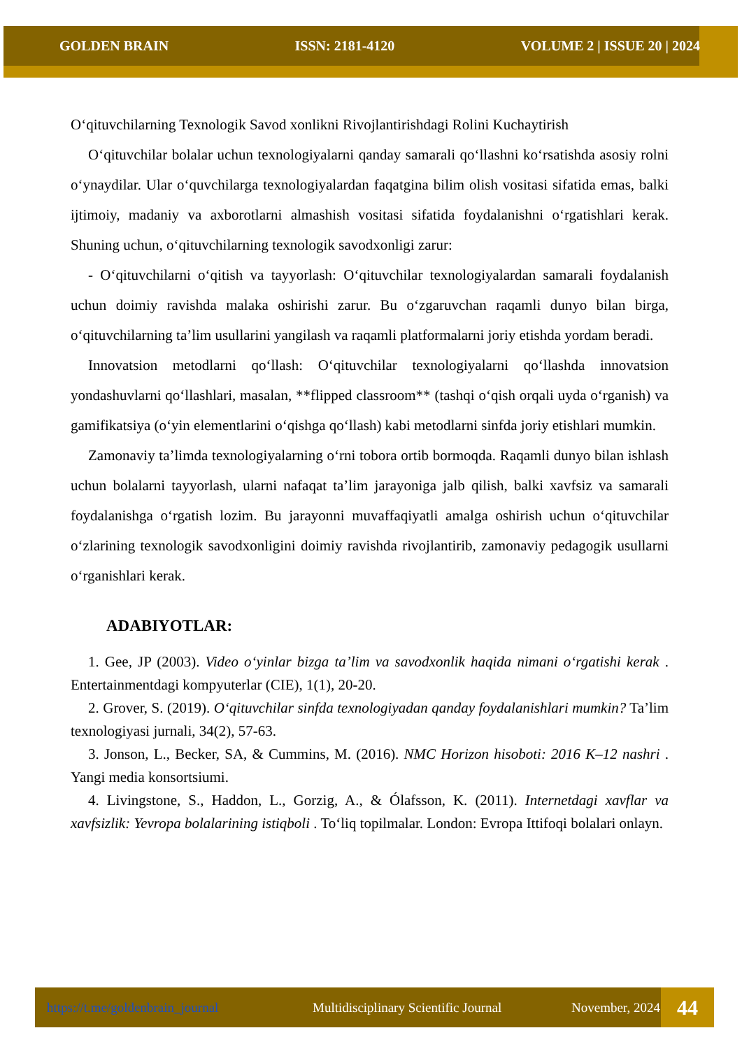GOLDEN BRAIN ISSN: 2181-4120 VOLUME 2 | ISSUE 20 | 2024
O‘qituvchilarning Texnologik Savod xonlikni Rivojlantirishdagi Rolini Kuchaytirish
O‘qituvchilar bolalar uchun texnologiyalarni qanday samarali qo‘llashni ko‘rsatishda asosiy rolni o‘ynaydilar. Ular o‘quvchilarga texnologiyalardan faqatgina bilim olish vositasi sifatida emas, balki ijtimoiy, madaniy va axborotlarni almashish vositasi sifatida foydalanishni o‘rgatishlari kerak. Shuning uchun, o‘qituvchilarning texnologik savodxonligi zarur:
- O‘qituvchilarni o‘qitish va tayyorlash: O‘qituvchilar texnologiyalardan samarali foydalanish uchun doimiy ravishda malaka oshirishi zarur. Bu o‘zgaruvchan raqamli dunyo bilan birga, o‘qituvchilarning ta’lim usullarini yangilash va raqamli platformalarni joriy etishda yordam beradi.
Innovatsion metodlarni qo‘llash: O‘qituvchilar texnologiyalarni qo‘llashda innovatsion yondashuvlarni qo‘llashlari, masalan, **flipped classroom** (tashqi o‘qish orqali uyda o‘rganish) va gamifikatsiya (o‘yin elementlarini o‘qishga qo‘llash) kabi metodlarni sinfda joriy etishlari mumkin.
Zamonaviy ta’limda texnologiyalarning o‘rni tobora ortib bormoqda. Raqamli dunyo bilan ishlash uchun bolalarni tayyorlash, ularni nafaqat ta’lim jarayoniga jalb qilish, balki xavfsiz va samarali foydalanishga o‘rgatish lozim. Bu jarayonni muvaffaqiyatli amalga oshirish uchun o‘qituvchilar o‘zlarining texnologik savodxonligini doimiy ravishda rivojlantirib, zamonaviy pedagogik usullarni o‘rganishlari kerak.
ADABIYOTLAR:
1. Gee, JP (2003). Video o‘yinlar bizga ta’lim va savodxonlik haqida nimani o‘rgatishi kerak . Entertainmentdagi kompyuterlar (CIE), 1(1), 20-20.
2. Grover, S. (2019). O‘qituvchilar sinfda texnologiyadan qanday foydalanishlari mumkin? Ta’lim texnologiyasi jurnali, 34(2), 57-63.
3. Jonson, L., Becker, SA, & Cummins, M. (2016). NMC Horizon hisoboti: 2016 K–12 nashri . Yangi media konsortsiumi.
4. Livingstone, S., Haddon, L., Gorzig, A., & Ólafsson, K. (2011). Internetdagi xavflar va xavfsizlik: Yevropa bolalarining istiqboli . To‘liq topilmalar. London: Evropa Ittifoqi bolalari onlayn.
https://t.me/goldenbrain_journal Multidisciplinary Scientific Journal November, 2024 44